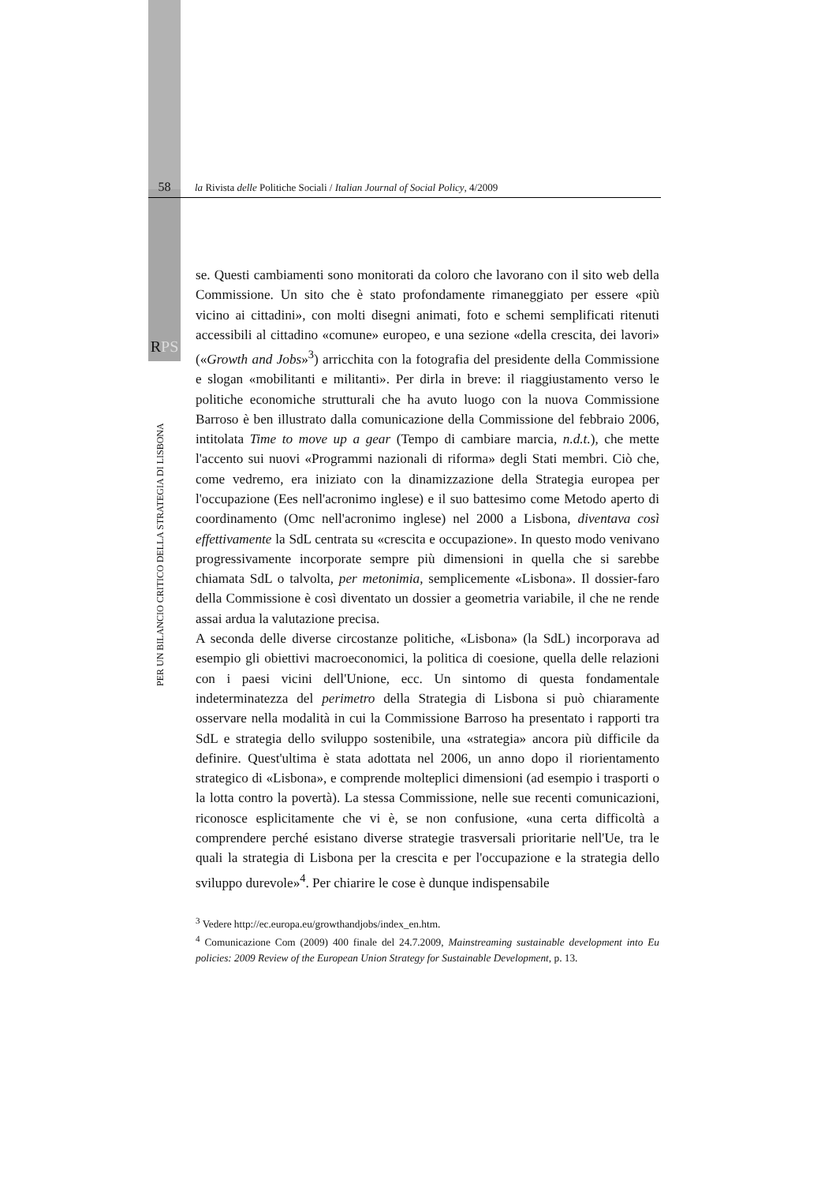58 la Rivista delle Politiche Sociali / Italian Journal of Social Policy, 4/2009
RPS
PER UN BILANCIO CRITICO DELLA STRATEGIA DI LISBONA
se. Questi cambiamenti sono monitorati da coloro che lavorano con il sito web della Commissione. Un sito che è stato profondamente rimaneggiato per essere «più vicino ai cittadini», con molti disegni animati, foto e schemi semplificati ritenuti accessibili al cittadino «comune» europeo, e una sezione «della crescita, dei lavori» («Growth and Jobs»<sup>3</sup>) arricchita con la fotografia del presidente della Commissione e slogan «mobilitanti e militanti». Per dirla in breve: il riaggiustamento verso le politiche economiche strutturali che ha avuto luogo con la nuova Commissione Barroso è ben illustrato dalla comunicazione della Commissione del febbraio 2006, intitolata Time to move up a gear (Tempo di cambiare marcia, n.d.t.), che mette l'accento sui nuovi «Programmi nazionali di riforma» degli Stati membri. Ciò che, come vedremo, era iniziato con la dinamizzazione della Strategia europea per l'occupazione (Ees nell'acronimo inglese) e il suo battesimo come Metodo aperto di coordinamento (Omc nell'acronimo inglese) nel 2000 a Lisbona, diventava così effettivamente la SdL centrata su «crescita e occupazione». In questo modo venivano progressivamente incorporate sempre più dimensioni in quella che si sarebbe chiamata SdL o talvolta, per metonimia, semplicemente «Lisbona». Il dossier-faro della Commissione è così diventato un dossier a geometria variabile, il che ne rende assai ardua la valutazione precisa.
A seconda delle diverse circostanze politiche, «Lisbona» (la SdL) incorporava ad esempio gli obiettivi macroeconomici, la politica di coesione, quella delle relazioni con i paesi vicini dell'Unione, ecc. Un sintomo di questa fondamentale indeterminatezza del perimetro della Strategia di Lisbona si può chiaramente osservare nella modalità in cui la Commissione Barroso ha presentato i rapporti tra SdL e strategia dello sviluppo sostenibile, una «strategia» ancora più difficile da definire. Quest'ultima è stata adottata nel 2006, un anno dopo il riorientamento strategico di «Lisbona», e comprende molteplici dimensioni (ad esempio i trasporti o la lotta contro la povertà). La stessa Commissione, nelle sue recenti comunicazioni, riconosce esplicitamente che vi è, se non confusione, «una certa difficoltà a comprendere perché esistano diverse strategie trasversali prioritarie nell'Ue, tra le quali la strategia di Lisbona per la crescita e per l'occupazione e la strategia dello sviluppo durevole»<sup>4</sup>. Per chiarire le cose è dunque indispensabile
<sup>3</sup> Vedere http://ec.europa.eu/growthandjobs/index_en.htm.
<sup>4</sup> Comunicazione Com (2009) 400 finale del 24.7.2009, Mainstreaming sustainable development into Eu policies: 2009 Review of the European Union Strategy for Sustainable Development, p. 13.